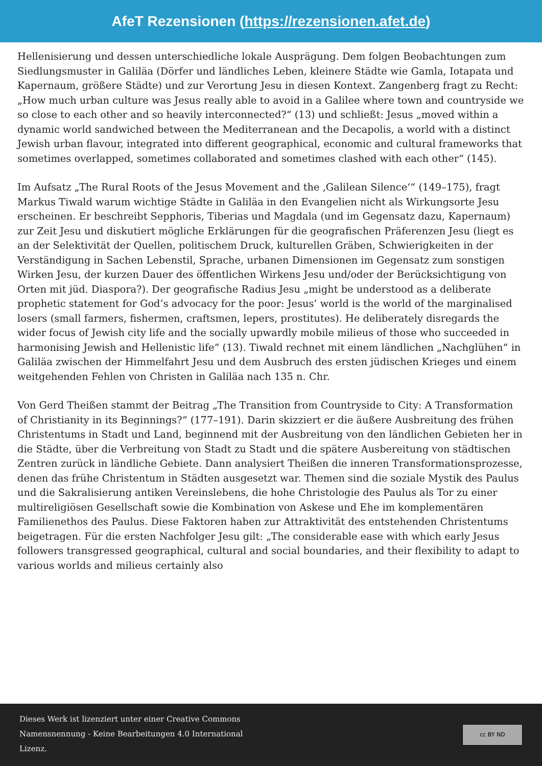AfeT Rezensionen (https://rezensionen.afet.de)
Hellenisierung und dessen unterschiedliche lokale Ausprägung. Dem folgen Beobachtungen zum Siedlungsmuster in Galiläa (Dörfer und ländliches Leben, kleinere Städte wie Gamla, Iotapata und Kapernaum, größere Städte) und zur Verortung Jesu in diesen Kontext. Zangenberg fragt zu Recht: „How much urban culture was Jesus really able to avoid in a Galilee where town and countryside we so close to each other and so heavily interconnected?“ (13) und schließt: Jesus „moved within a dynamic world sandwiched between the Mediterranean and the Decapolis, a world with a distinct Jewish urban flavour, integrated into different geographical, economic and cultural frameworks that sometimes overlapped, sometimes collaborated and sometimes clashed with each other“ (145).
Im Aufsatz „The Rural Roots of the Jesus Movement and the ‚Galilean Silence‘“ (149–175), fragt Markus Tiwald warum wichtige Städte in Galiläa in den Evangelien nicht als Wirkungsorte Jesu erscheinen. Er beschreibt Sepphoris, Tiberias und Magdala (und im Gegensatz dazu, Kapernaum) zur Zeit Jesu und diskutiert mögliche Erklärungen für die geografischen Präferenzen Jesu (liegt es an der Selektivität der Quellen, politischem Druck, kulturellen Gräben, Schwierigkeiten in der Verständigung in Sachen Lebenstil, Sprache, urbanen Dimensionen im Gegensatz zum sonstigen Wirken Jesu, der kurzen Dauer des öffentlichen Wirkens Jesu und/oder der Berücksichtigung von Orten mit jüd. Diaspora?). Der geografische Radius Jesu „might be understood as a deliberate prophetic statement for God’s advocacy for the poor: Jesus’ world is the world of the marginalised losers (small farmers, fishermen, craftsmen, lepers, prostitutes). He deliberately disregards the wider focus of Jewish city life and the socially upwardly mobile milieus of those who succeeded in harmonising Jewish and Hellenistic life“ (13). Tiwald rechnet mit einem ländlichen „Nachglühen“ in Galiläa zwischen der Himmelfahrt Jesu und dem Ausbruch des ersten jüdischen Krieges und einem weitgehenden Fehlen von Christen in Galiläa nach 135 n. Chr.
Von Gerd Theißen stammt der Beitrag „The Transition from Countryside to City: A Transformation of Christianity in its Beginnings?“ (177–191). Darin skizziert er die äußere Ausbreitung des frühen Christentums in Stadt und Land, beginnend mit der Ausbreitung von den ländlichen Gebieten her in die Städte, über die Verbreitung von Stadt zu Stadt und die spätere Ausbereitung von städtischen Zentren zurück in ländliche Gebiete. Dann analysiert Theißen die inneren Transformationsprozesse, denen das frühe Christentum in Städten ausgesetzt war. Themen sind die soziale Mystik des Paulus und die Sakralisierung antiken Vereinslebens, die hohe Christologie des Paulus als Tor zu einer multireligiösen Gesellschaft sowie die Kombination von Askese und Ehe im komplementären Familienethos des Paulus. Diese Faktoren haben zur Attraktivität des entstehenden Christentums beigetragen. Für die ersten Nachfolger Jesu gilt: „The considerable ease with which early Jesus followers transgressed geographical, cultural and social boundaries, and their flexibility to adapt to various worlds and milieus certainly also
Dieses Werk ist lizenziert unter einer Creative Commons Namensnennung - Keine Bearbeitungen 4.0 International Lizenz.
cc BY ND